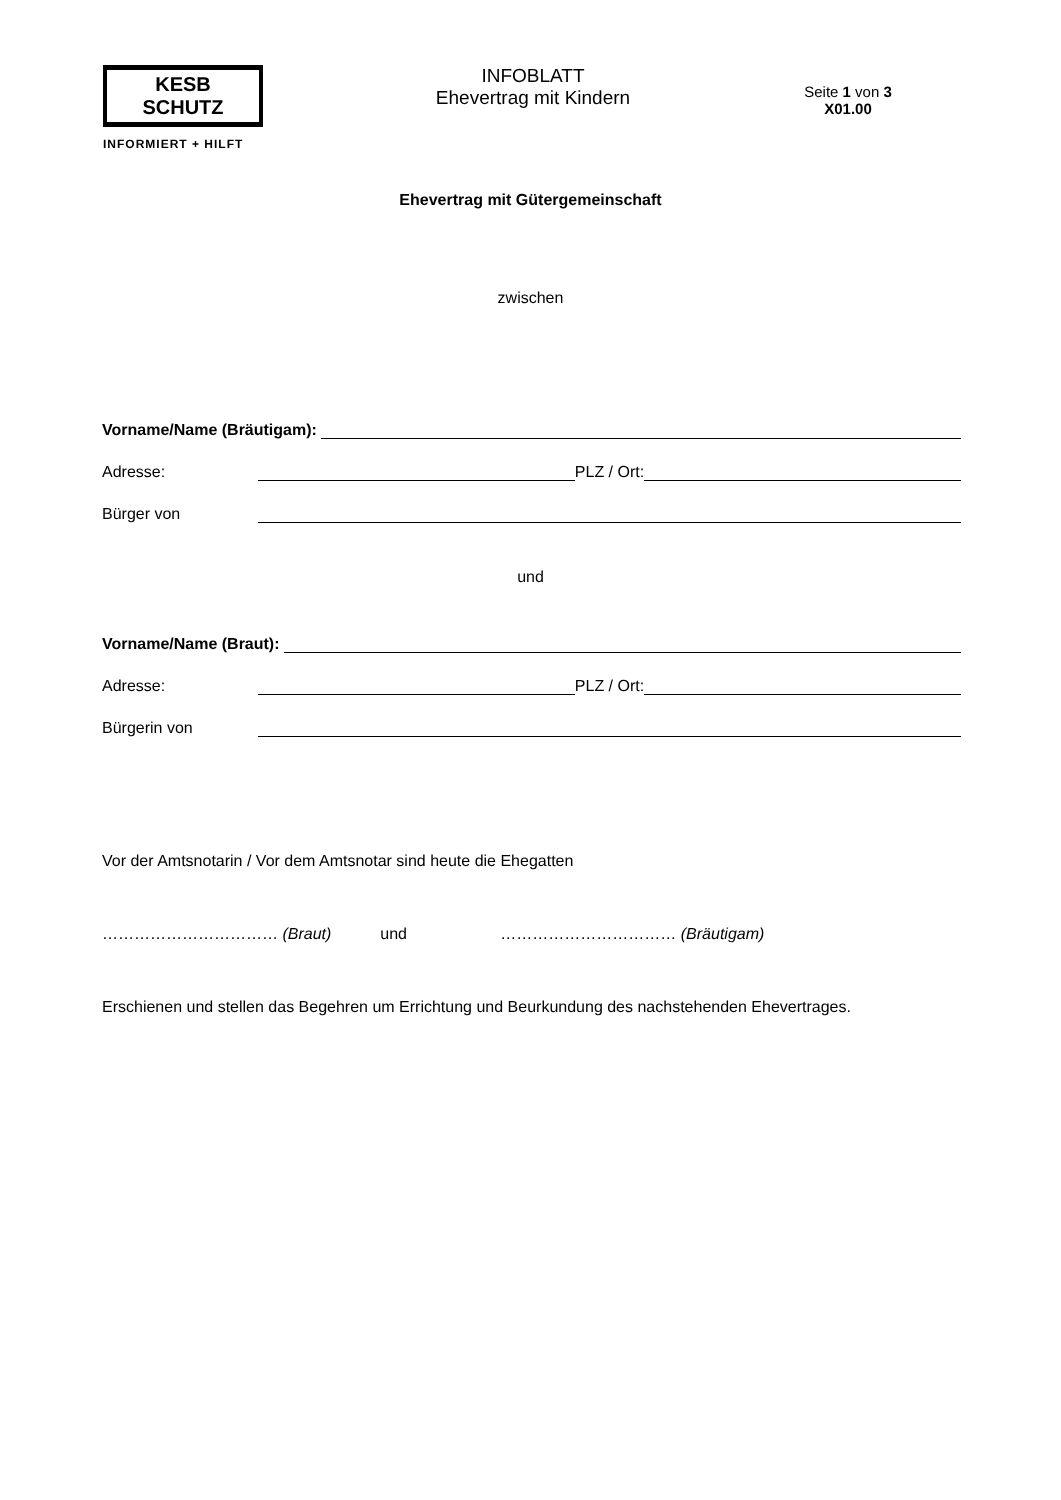KESB SCHUTZ
INFORMIERT + HILFT
INFOBLATT
Ehevertrag mit Kindern
Seite 1 von 3
X01.00
Ehevertrag mit Gütergemeinschaft
zwischen
Vorname/Name (Bräutigam):
Adresse: PLZ / Ort:
Bürger von
und
Vorname/Name (Braut):
Adresse: PLZ / Ort:
Bürgerin von
Vor der Amtsnotarin / Vor dem Amtsnotar sind heute die Ehegatten
…………………………… (Braut) und …………………………… (Bräutigam)
Erschienen und stellen das Begehren um Errichtung und Beurkundung des nachstehenden Ehevertrages.